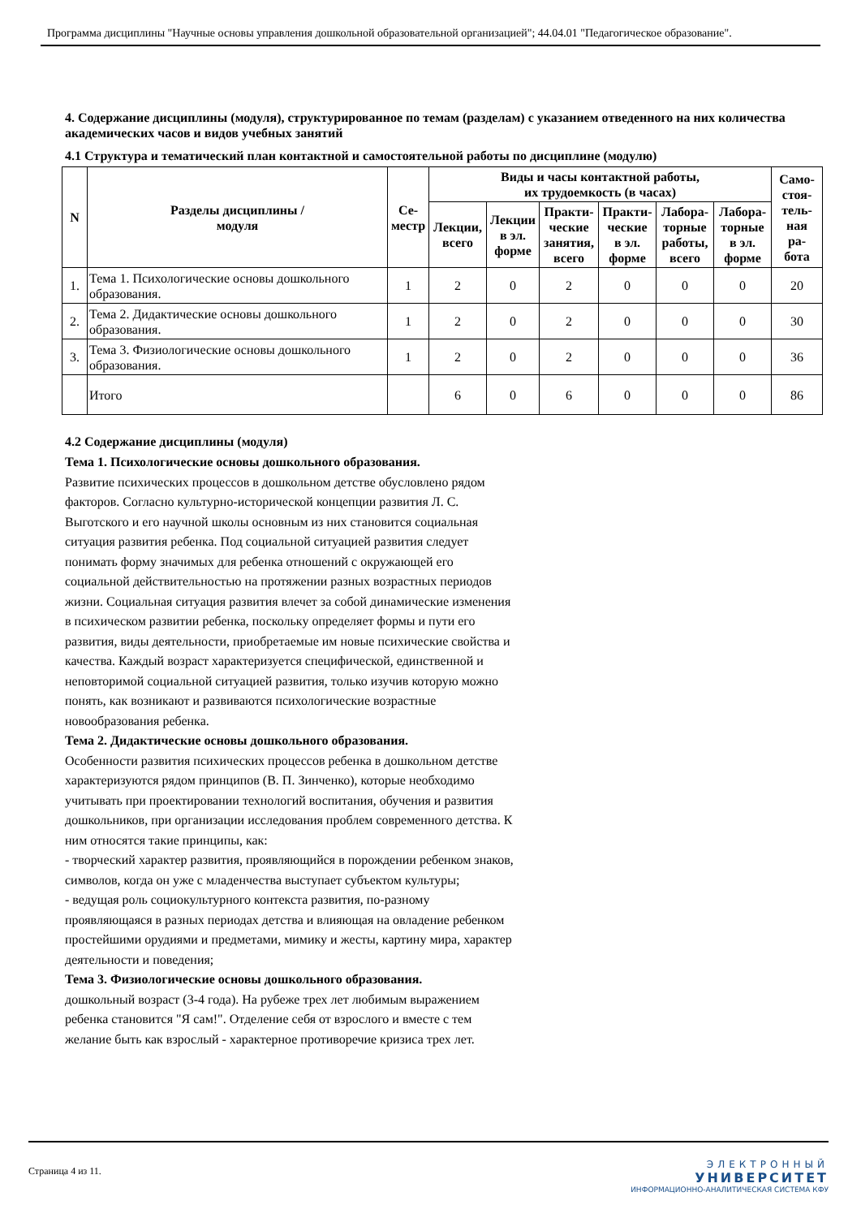Программа дисциплины "Научные основы управления дошкольной образовательной организацией"; 44.04.01 "Педагогическое образование".
4. Содержание дисциплины (модуля), структурированное по темам (разделам) с указанием отведенного на них количества академических часов и видов учебных занятий
4.1 Структура и тематический план контактной и самостоятельной работы по дисциплине (модулю)
| N | Разделы дисциплины / модуля | Се- местр | Виды и часы контактной работы, их трудоемкость (в часах) | | | | | | Само- стоя- тель- ная ра- бота |
| --- | --- | --- | --- | --- | --- | --- | --- | --- | --- |
| | | | Лекции, всего | Лекции в эл. форме | Практи- ческие занятия, всего | Практи- ческие в эл. форме | Лабора- торные работы, всего | Лабора- торные в эл. форме | |
| 1. | Тема 1. Психологические основы дошкольного образования. | 1 | 2 | 0 | 2 | 0 | 0 | 0 | 20 |
| 2. | Тема 2. Дидактические основы дошкольного образования. | 1 | 2 | 0 | 2 | 0 | 0 | 0 | 30 |
| 3. | Тема 3. Физиологические основы дошкольного образования. | 1 | 2 | 0 | 2 | 0 | 0 | 0 | 36 |
| | Итого | | 6 | 0 | 6 | 0 | 0 | 0 | 86 |
4.2 Содержание дисциплины (модуля)
Тема 1. Психологические основы дошкольного образования.
Развитие психических процессов в дошкольном детстве обусловлено рядом факторов. Согласно культурно-исторической концепции развития Л. С. Выготского и его научной школы основным из них становится социальная ситуация развития ребенка. Под социальной ситуацией развития следует понимать форму значимых для ребенка отношений с окружающей его социальной действительностью на протяжении разных возрастных периодов жизни. Социальная ситуация развития влечет за собой динамические изменения в психическом развитии ребенка, поскольку определяет формы и пути его развития, виды деятельности, приобретаемые им новые психические свойства и качества. Каждый возраст характеризуется специфической, единственной и неповторимой социальной ситуацией развития, только изучив которую можно понять, как возникают и развиваются психологические возрастные новообразования ребенка.
Тема 2. Дидактические основы дошкольного образования.
Особенности развития психических процессов ребенка в дошкольном детстве характеризуются рядом принципов (В. П. Зинченко), которые необходимо учитывать при проектировании технологий воспитания, обучения и развития дошкольников, при организации исследования проблем современного детства. К ним относятся такие принципы, как:
- творческий характер развития, проявляющийся в порождении ребенком знаков, символов, когда он уже с младенчества выступает субъектом культуры;
- ведущая роль социокультурного контекста развития, по-разному проявляющаяся в разных периодах детства и влияющая на овладение ребенком простейшими орудиями и предметами, мимику и жесты, картину мира, характер деятельности и поведения;
Тема 3. Физиологические основы дошкольного образования.
дошкольный возраст (3-4 года). На рубеже трех лет любимым выражением ребенка становится "Я сам!". Отделение себя от взрослого и вместе с тем желание быть как взрослый - характерное противоречие кризиса трех лет.
Страница 4 из 11.
ЭЛЕКТРОННЫЙ
УНИВЕРСИТЕТ
ИНФОРМАЦИОННО-АНАЛИТИЧЕСКАЯ СИСТЕМА КФУ